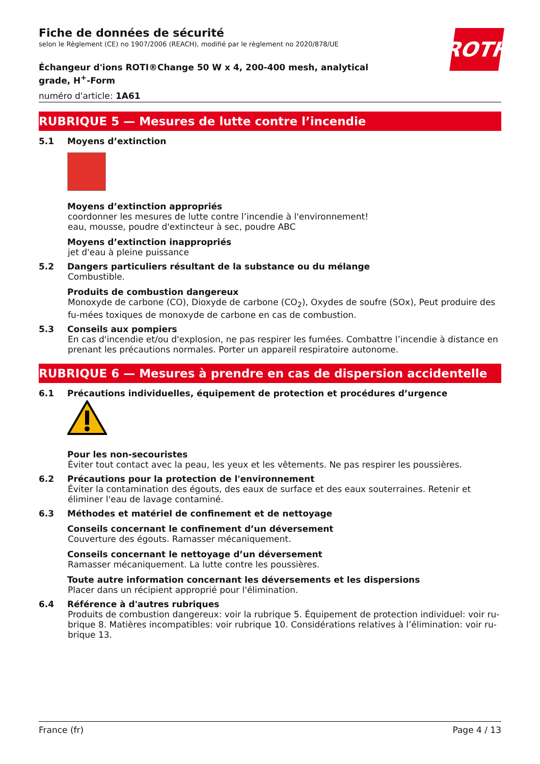ROTH
Fiche de données de sécurité
selon le Règlement (CE) no 1907/2006 (REACH), modifié par le règlement no 2020/878/UE
Échangeur d'ions ROTI®Change 50 W x 4, 200-400 mesh, analytical grade, H<sup>+</sup>-Form
numéro d'article: 1A61
RUBRIQUE 5 — Mesures de lutte contre l’incendie
5.1 Moyens d’extinction
Moyens d’extinction appropriés
coordonner les mesures de lutte contre l’incendie à l'environnement!
eau, mousse, poudre d'extincteur à sec, poudre ABC
Moyens d’extinction inappropriés
jet d'eau à pleine puissance
5.2 Dangers particuliers résultant de la substance ou du mélange
Combustible.
Produits de combustion dangereux
Monoxyde de carbone (CO), Dioxyde de carbone (CO<sub>2</sub>), Oxydes de soufre (SOx), Peut produire des fu-mées toxiques de monoxyde de carbone en cas de combustion.
5.3 Conseils aux pompiers
En cas d'incendie et/ou d'explosion, ne pas respirer les fumées. Combattre l’incendie à distance en prenant les précautions normales. Porter un appareil respiratoire autonome.
RUBRIQUE 6 — Mesures à prendre en cas de dispersion accidentelle
6.1 Précautions individuelles, équipement de protection et procédures d’urgence
Pour les non-secouristes
Éviter tout contact avec la peau, les yeux et les vêtements. Ne pas respirer les poussières.
6.2 Précautions pour la protection de l'environnement
Éviter la contamination des égouts, des eaux de surface et des eaux souterraines. Retenir et éliminer l'eau de lavage contaminé.
6.3 Méthodes et matériel de confinement et de nettoyage
Conseils concernant le confinement d’un déversement
Couverture des égouts. Ramasser mécaniquement.
Conseils concernant le nettoyage d’un déversement
Ramasser mécaniquement. La lutte contre les poussières.
Toute autre information concernant les déversements et les dispersions
Placer dans un récipient approprié pour l'élimination.
6.4 Référence à d'autres rubriques
Produits de combustion dangereux: voir la rubrique 5. Équipement de protection individuel: voir ru-brique 8. Matières incompatibles: voir rubrique 10. Considérations relatives à l’élimination: voir ru-brique 13.
France (fr) Page 4 / 13